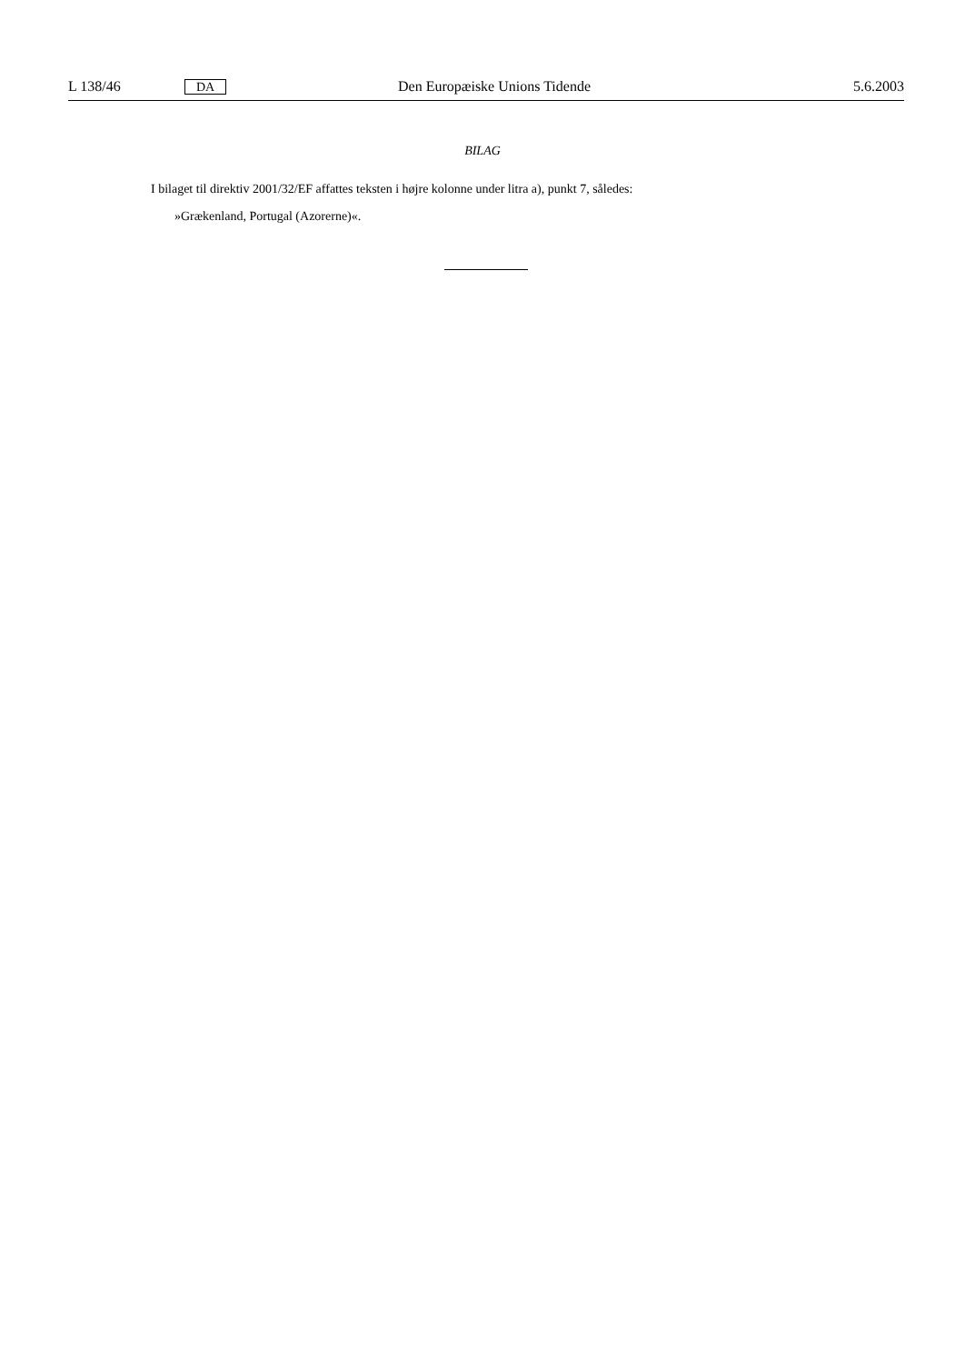L 138/46 DA Den Europæiske Unions Tidende 5.6.2003
BILAG
I bilaget til direktiv 2001/32/EF affattes teksten i højre kolonne under litra a), punkt 7, således:
»Grækenland, Portugal (Azorerne)«.